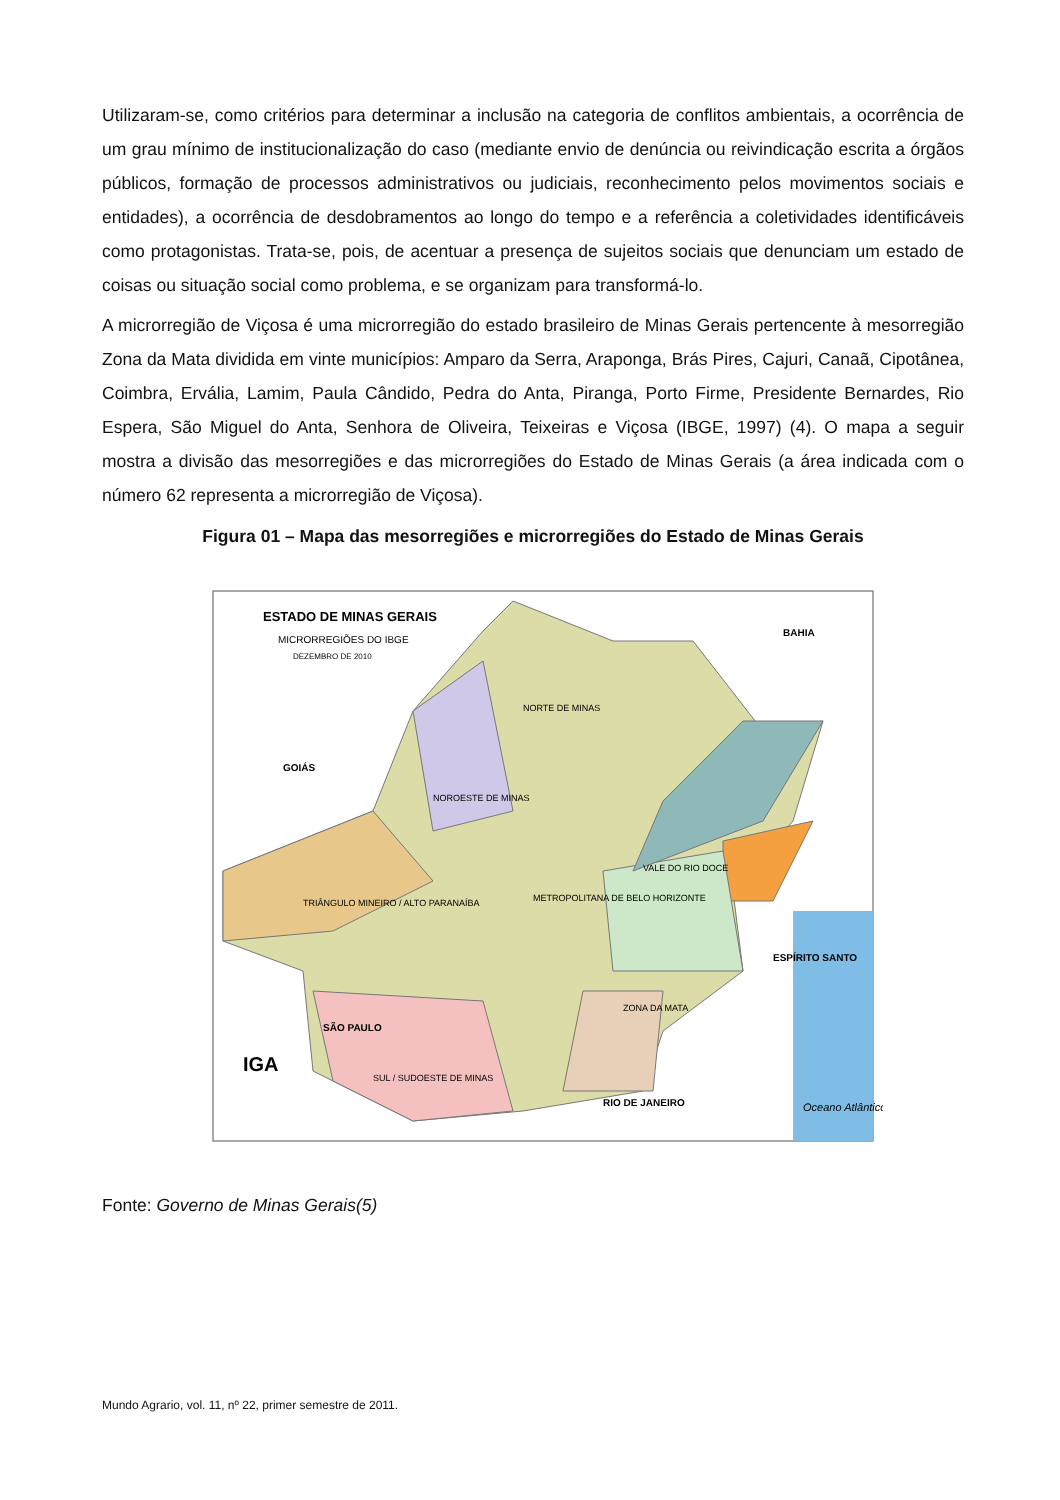Utilizaram-se, como critérios para determinar a inclusão na categoria de conflitos ambientais, a ocorrência de um grau mínimo de institucionalização do caso (mediante envio de denúncia ou reivindicação escrita a órgãos públicos, formação de processos administrativos ou judiciais, reconhecimento pelos movimentos sociais e entidades), a ocorrência de desdobramentos ao longo do tempo e a referência a coletividades identificáveis como protagonistas. Trata-se, pois, de acentuar a presença de sujeitos sociais que denunciam um estado de coisas ou situação social como problema, e se organizam para transformá-lo.
A microrregião de Viçosa é uma microrregião do estado brasileiro de Minas Gerais pertencente à mesorregião Zona da Mata dividida em vinte municípios: Amparo da Serra, Araponga, Brás Pires, Cajuri, Canaã, Cipotânea, Coimbra, Ervália, Lamim, Paula Cândido, Pedra do Anta, Piranga, Porto Firme, Presidente Bernardes, Rio Espera, São Miguel do Anta, Senhora de Oliveira, Teixeiras e Viçosa (IBGE, 1997) (4). O mapa a seguir mostra a divisão das mesorregiões e das microrregiões do Estado de Minas Gerais (a área indicada com o número 62 representa a microrregião de Viçosa).
Figura 01 – Mapa das mesorregiões e microrregiões do Estado de Minas Gerais
ESTADO DE MINAS GERAIS
MICRORREGIÕES DO IBGE
DEZEMBRO DE 2010
BAHIA
GOIÁS
SÃO PAULO
RIO DE JANEIRO
ESPÍRITO SANTO
NORTE DE MINAS
NOROESTE DE MINAS
TRIÂNGULO MINEIRO / ALTO PARANAÍBA
METROPOLITANA DE BELO HORIZONTE
VALE DO RIO DOCE
ZONA DA MATA
SUL / SUDOESTE DE MINAS
IGA
Oceano Atlântico
Fonte: Governo de Minas Gerais(5)
Mundo Agrario, vol. 11, nº 22, primer semestre de 2011.